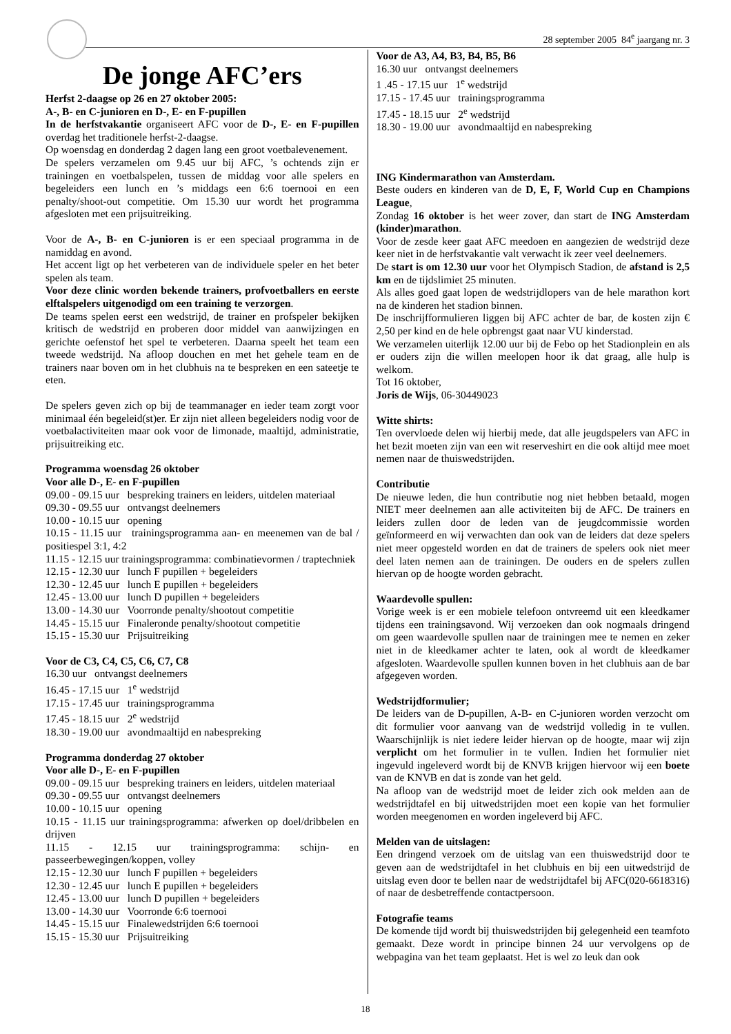28 september 2005 84<sup>e</sup> jaargang nr. 3
De jonge AFC’ers
Herfst 2-daagse op 26 en 27 oktober 2005:
A-, B- en C-junioren en D-, E- en F-pupillen
In de herfstvakantie organiseert AFC voor de D-, E- en F-pupillen overdag het traditionele herfst-2-daagse.
Op woensdag en donderdag 2 dagen lang een groot voetbalevenement.
De spelers verzamelen om 9.45 uur bij AFC, ’s ochtends zijn er trainingen en voetbalspelen, tussen de middag voor alle spelers en begeleiders een lunch en ’s middags een 6:6 toernooi en een penalty/shoot-out competitie. Om 15.30 uur wordt het programma afgesloten met een prijsuitreiking.
Voor de A-, B- en C-junioren is er een speciaal programma in de namiddag en avond.
Het accent ligt op het verbeteren van de individuele speler en het beter spelen als team.
Voor deze clinic worden bekende trainers, profvoetballers en eerste elftalspelers uitgenodigd om een training te verzorgen.
De teams spelen eerst een wedstrijd, de trainer en profspeler bekijken kritisch de wedstrijd en proberen door middel van aanwijzingen en gerichte oefenstof het spel te verbeteren. Daarna speelt het team een tweede wedstrijd. Na afloop douchen en met het gehele team en de trainers naar boven om in het clubhuis na te bespreken en een sateetje te eten.
De spelers geven zich op bij de teammanager en ieder team zorgt voor minimaal één begeleid(st)er. Er zijn niet alleen begeleiders nodig voor de voetbalactiviteiten maar ook voor de limonade, maaltijd, administratie, prijsuitreiking etc.
Programma woensdag 26 oktober
Voor alle D-, E- en F-pupillen
09.00 - 09.15 uur bespreking trainers en leiders, uitdelen materiaal
09.30 - 09.55 uur ontvangst deelnemers
10.00 - 10.15 uur opening
10.15 - 11.15 uur trainingsprogramma aan- en meenemen van de bal / positiespel 3:1, 4:2
11.15 - 12.15 uur trainingsprogramma: combinatievormen / traptechniek
12.15 - 12.30 uur lunch F pupillen + begeleiders
12.30 - 12.45 uur lunch E pupillen + begeleiders
12.45 - 13.00 uur lunch D pupillen + begeleiders
13.00 - 14.30 uur Voorronde penalty/shootout competitie
14.45 - 15.15 uur Finaleronde penalty/shootout competitie
15.15 - 15.30 uur Prijsuitreiking
Voor de C3, C4, C5, C6, C7, C8
16.30 uur ontvangst deelnemers
16.45 - 17.15 uur 1<sup>e</sup> wedstrijd
17.15 - 17.45 uur trainingsprogramma
17.45 - 18.15 uur 2<sup>e</sup> wedstrijd
18.30 - 19.00 uur avondmaaltijd en nabespreking
Programma donderdag 27 oktober
Voor alle D-, E- en F-pupillen
09.00 - 09.15 uur bespreking trainers en leiders, uitdelen materiaal
09.30 - 09.55 uur ontvangst deelnemers
10.00 - 10.15 uur opening
10.15 - 11.15 uur trainingsprogramma: afwerken op doel/dribbelen en drijven
11.15 - 12.15 uur trainingsprogramma: schijn- en passeerbewegingen/koppen, volley
12.15 - 12.30 uur lunch F pupillen + begeleiders
12.30 - 12.45 uur lunch E pupillen + begeleiders
12.45 - 13.00 uur lunch D pupillen + begeleiders
13.00 - 14.30 uur Voorronde 6:6 toernooi
14.45 - 15.15 uur Finalewedstrijden 6:6 toernooi
15.15 - 15.30 uur Prijsuitreiking
Voor de A3, A4, B3, B4, B5, B6
16.30 uur ontvangst deelnemers
1 .45 - 17.15 uur 1<sup>e</sup> wedstrijd
17.15 - 17.45 uur trainingsprogramma
17.45 - 18.15 uur 2<sup>e</sup> wedstrijd
18.30 - 19.00 uur avondmaaltijd en nabespreking
ING Kindermarathon van Amsterdam.
Beste ouders en kinderen van de D, E, F, World Cup en Champions League,
Zondag 16 oktober is het weer zover, dan start de ING Amsterdam (kinder)marathon.
Voor de zesde keer gaat AFC meedoen en aangezien de wedstrijd deze keer niet in de herfstvakantie valt verwacht ik zeer veel deelnemers.
De start is om 12.30 uur voor het Olympisch Stadion, de afstand is 2,5 km en de tijdslimiet 25 minuten.
Als alles goed gaat lopen de wedstrijdlopers van de hele marathon kort na de kinderen het stadion binnen.
De inschrijfformulieren liggen bij AFC achter de bar, de kosten zijn € 2,50 per kind en de hele opbrengst gaat naar VU kinderstad.
We verzamelen uiterlijk 12.00 uur bij de Febo op het Stadionplein en als er ouders zijn die willen meelopen hoor ik dat graag, alle hulp is welkom.
Tot 16 oktober,
Joris de Wijs, 06-30449023
Witte shirts:
Ten overvloede delen wij hierbij mede, dat alle jeugdspelers van AFC in het bezit moeten zijn van een wit reserveshirt en die ook altijd mee moet nemen naar de thuiswedstrijden.
Contributie
De nieuwe leden, die hun contributie nog niet hebben betaald, mogen NIET meer deelnemen aan alle activiteiten bij de AFC. De trainers en leiders zullen door de leden van de jeugdcommissie worden geïnformeerd en wij verwachten dan ook van de leiders dat deze spelers niet meer opgesteld worden en dat de trainers de spelers ook niet meer deel laten nemen aan de trainingen. De ouders en de spelers zullen hiervan op de hoogte worden gebracht.
Waardevolle spullen:
Vorige week is er een mobiele telefoon ontvreemd uit een kleedkamer tijdens een trainingsavond. Wij verzoeken dan ook nogmaals dringend om geen waardevolle spullen naar de trainingen mee te nemen en zeker niet in de kleedkamer achter te laten, ook al wordt de kleedkamer afgesloten. Waardevolle spullen kunnen boven in het clubhuis aan de bar afgegeven worden.
Wedstrijdformulier;
De leiders van de D-pupillen, A-B- en C-junioren worden verzocht om dit formulier voor aanvang van de wedstrijd volledig in te vullen. Waarschijnlijk is niet iedere leider hiervan op de hoogte, maar wij zijn verplicht om het formulier in te vullen. Indien het formulier niet ingevuld ingeleverd wordt bij de KNVB krijgen hiervoor wij een boete van de KNVB en dat is zonde van het geld.
Na afloop van de wedstrijd moet de leider zich ook melden aan de wedstrijdtafel en bij uitwedstrijden moet een kopie van het formulier worden meegenomen en worden ingeleverd bij AFC.
Melden van de uitslagen:
Een dringend verzoek om de uitslag van een thuiswedstrijd door te geven aan de wedstrijdtafel in het clubhuis en bij een uitwedstrijd de uitslag even door te bellen naar de wedstrijdtafel bij AFC(020-6618316) of naar de desbetreffende contactpersoon.
Fotografie teams
De komende tijd wordt bij thuiswedstrijden bij gelegenheid een teamfoto gemaakt. Deze wordt in principe binnen 24 uur vervolgens op de webpagina van het team geplaatst. Het is wel zo leuk dan ook
18